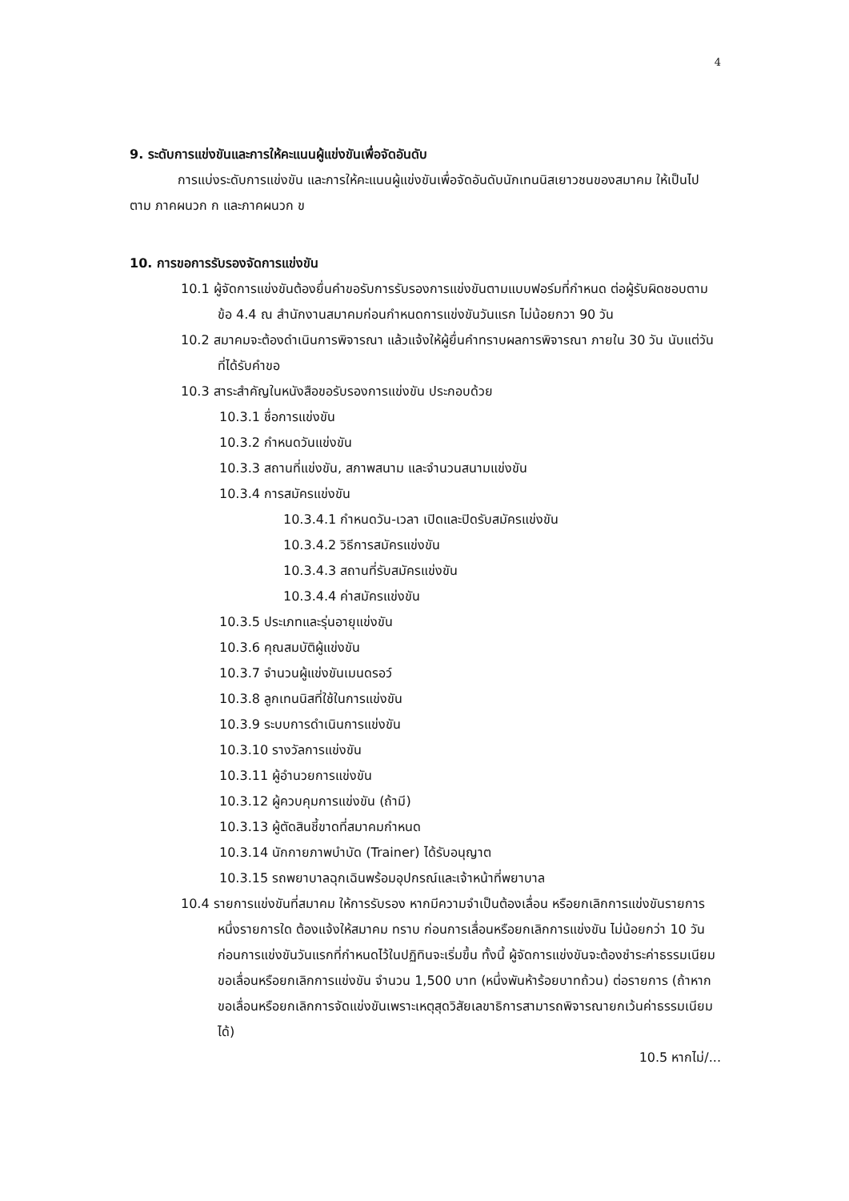4
9. ระดับการแข่งขันและการให้คะแนนผู้แข่งขันเพื่อจัดอันดับ
การแบ่งระดับการแข่งขัน และการให้คะแนนผู้แข่งขันเพื่อจัดอันดับนักเทนนิสเยาวชนของสมาคม ให้เป็นไปตาม ภาคผนวก ก และภาคผนวก ข
10. การขอการรับรองจัดการแข่งขัน
10.1 ผู้จัดการแข่งขันต้องยื่นคำขอรับการรับรองการแข่งขันตามแบบฟอร์มที่กำหนด ต่อผู้รับผิดชอบตามข้อ 4.4 ณ สำนักงานสมาคมก่อนกำหนดการแข่งขันวันแรก ไม่น้อยกวา 90 วัน
10.2 สมาคมจะต้องดำเนินการพิจารณา แล้วแจ้งให้ผู้ยื่นคำทราบผลการพิจารณา ภายใน 30 วัน นับแต่วันที่ได้รับคำขอ
10.3 สาระสำคัญในหนังสือขอรับรองการแข่งขัน ประกอบด้วย
10.3.1 ชื่อการแข่งขัน
10.3.2 กำหนดวันแข่งขัน
10.3.3 สถานที่แข่งขัน, สภาพสนาม และจำนวนสนามแข่งขัน
10.3.4 การสมัครแข่งขัน
10.3.4.1 กำหนดวัน-เวลา เปิดและปิดรับสมัครแข่งขัน
10.3.4.2 วิธีการสมัครแข่งขัน
10.3.4.3 สถานที่รับสมัครแข่งขัน
10.3.4.4 ค่าสมัครแข่งขัน
10.3.5 ประเภทและรุ่นอายุแข่งขัน
10.3.6 คุณสมบัติผู้แข่งขัน
10.3.7 จำนวนผู้แข่งขันเมนดรอว์
10.3.8 ลูกเทนนิสที่ใช้ในการแข่งขัน
10.3.9 ระบบการดำเนินการแข่งขัน
10.3.10 รางวัลการแข่งขัน
10.3.11 ผู้อำนวยการแข่งขัน
10.3.12 ผู้ควบคุมการแข่งขัน (ถ้ามี)
10.3.13 ผู้ตัดสินชี้ขาดที่สมาคมกำหนด
10.3.14 นักกายภาพบำบัด (Trainer) ได้รับอนุญาต
10.3.15 รถพยาบาลฉุกเฉินพร้อมอุปกรณ์และเจ้าหน้าที่พยาบาล
10.4 รายการแข่งขันที่สมาคม ให้การรับรอง หากมีความจำเป็นต้องเลื่อน หรือยกเลิกการแข่งขันรายการหนึ่งรายการใด ต้องแจ้งให้สมาคม ทราบ ก่อนการเลื่อนหรือยกเลิกการแข่งขัน ไม่น้อยกว่า 10 วัน ก่อนการแข่งขันวันแรกที่กำหนดไว้ในปฏิทินจะเริ่มขึ้น ทั้งนี้ ผู้จัดการแข่งขันจะต้องชำระค่าธรรมเนียมขอเลื่อนหรือยกเลิกการแข่งขัน จำนวน 1,500 บาท (หนึ่งพันห้าร้อยบาทถ้วน) ต่อรายการ (ถ้าหากขอเลื่อนหรือยกเลิกการจัดแข่งขันเพราะเหตุสุดวิสัยเลขาธิการสามารถพิจารณายกเว้นค่าธรรมเนียมได้)
10.5 หากไม่/...